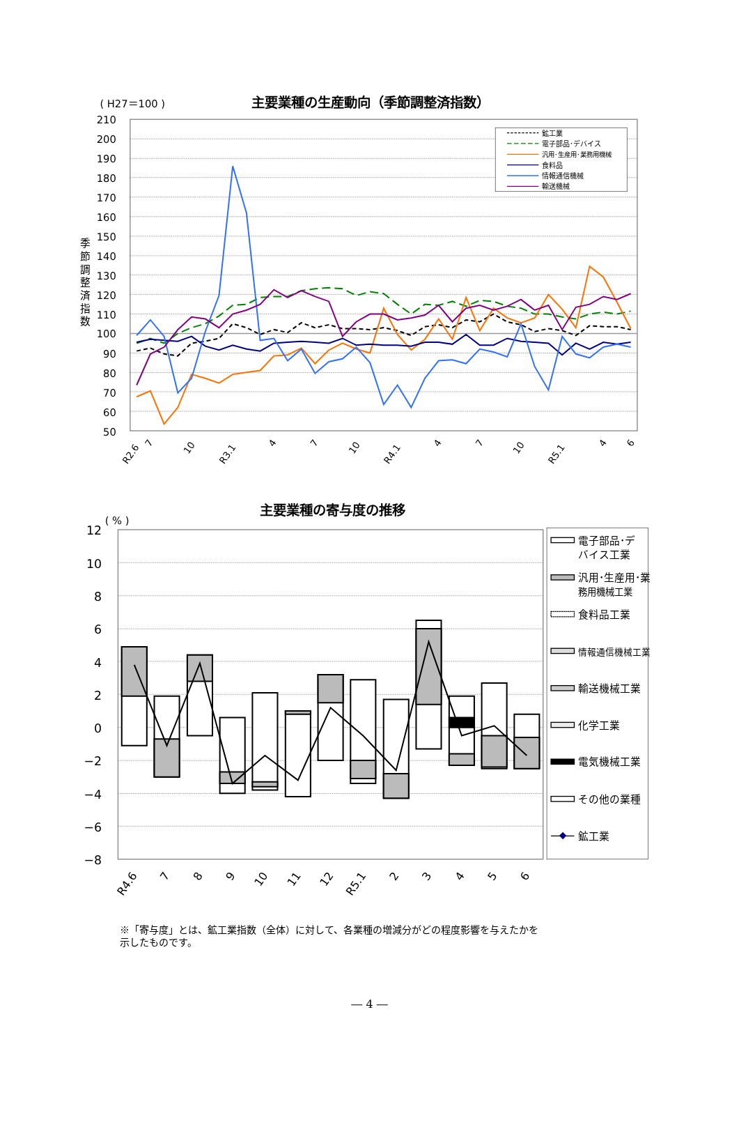( H27＝100 )
主要業種の生産動向（季節調整済指数）
季
節
調
整
済
指
数
210
200
190
180
170
160
150
140
130
120
110
100
90
80
70
60
50
鉱工業
電子部品･デバイス
汎用･生産用･業務用機械
食料品
情報通信機械
輸送機械
R2.6
7
10
R3.1
4
7
10
R4.1
4
7
10
R5.1
4
6
主要業種の寄与度の推移
( % )
12
10
8
6
4
2
0
−2
−4
−6
−8
電子部品･デ
バイス工業
汎用･生産用･業
務用機械工業
食料品工業
情報通信機械工業
輸送機械工業
化学工業
電気機械工業
その他の業種
鉱工業
R4.6
7
8
9
10
11
12
R5.1
2
3
4
5
6
※「寄与度」とは、鉱工業指数（全体）に対して、各業種の増減分がどの程度影響を与えたかを
示したものです。
― 4 ―